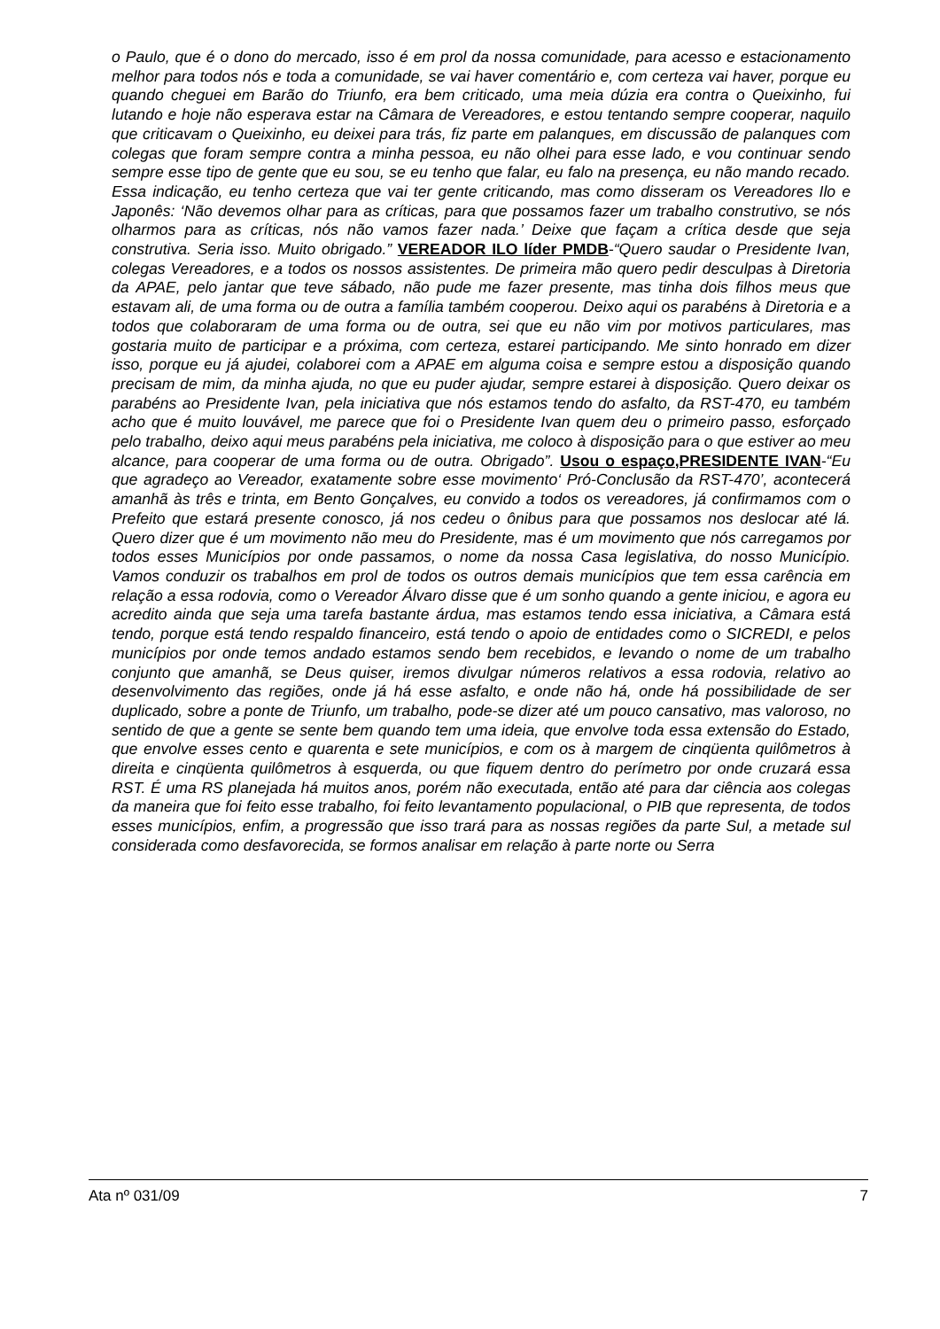o Paulo, que é o dono do mercado, isso é em prol da nossa comunidade, para acesso e estacionamento melhor para todos nós e toda a comunidade, se vai haver comentário e, com certeza vai haver, porque eu quando cheguei em Barão do Triunfo, era bem criticado, uma meia dúzia era contra o Queixinho, fui lutando e hoje não esperava estar na Câmara de Vereadores, e estou tentando sempre cooperar, naquilo que criticavam o Queixinho, eu deixei para trás, fiz parte em palanques, em discussão de palanques com colegas que foram sempre contra a minha pessoa, eu não olhei para esse lado, e vou continuar sendo sempre esse tipo de gente que eu sou, se eu tenho que falar, eu falo na presença, eu não mando recado. Essa indicação, eu tenho certeza que vai ter gente criticando, mas como disseram os Vereadores Ilo e Japonês: ‘Não devemos olhar para as críticas, para que possamos fazer um trabalho construtivo, se nós olharmos para as críticas, nós não vamos fazer nada.’ Deixe que façam a crítica desde que seja construtiva. Seria isso. Muito obrigado.” VEREADOR ILO líder PMDB-“Quero saudar o Presidente Ivan, colegas Vereadores, e a todos os nossos assistentes. De primeira mão quero pedir desculpas à Diretoria da APAE, pelo jantar que teve sábado, não pude me fazer presente, mas tinha dois filhos meus que estavam ali, de uma forma ou de outra a família também cooperou. Deixo aqui os parabéns à Diretoria e a todos que colaboraram de uma forma ou de outra, sei que eu não vim por motivos particulares, mas gostaria muito de participar e a próxima, com certeza, estarei participando. Me sinto honrado em dizer isso, porque eu já ajudei, colaborei com a APAE em alguma coisa e sempre estou a disposição quando precisam de mim, da minha ajuda, no que eu puder ajudar, sempre estarei à disposição. Quero deixar os parabéns ao Presidente Ivan, pela iniciativa que nós estamos tendo do asfalto, da RST-470, eu também acho que é muito louvável, me parece que foi o Presidente Ivan quem deu o primeiro passo, esforçado pelo trabalho, deixo aqui meus parabéns pela iniciativa, me coloco à disposição para o que estiver ao meu alcance, para cooperar de uma forma ou de outra. Obrigado”. Usou o espaço,PRESIDENTE IVAN-“Eu que agradeço ao Vereador, exatamente sobre esse movimento‘ Pró-Conclusão da RST-470’, acontecerá amanhã às três e trinta, em Bento Gonçalves, eu convido a todos os vereadores, já confirmamos com o Prefeito que estará presente conosco, já nos cedeu o ônibus para que possamos nos deslocar até lá. Quero dizer que é um movimento não meu do Presidente, mas é um movimento que nós carregamos por todos esses Municípios por onde passamos, o nome da nossa Casa legislativa, do nosso Município. Vamos conduzir os trabalhos em prol de todos os outros demais municípios que tem essa carência em relação a essa rodovia, como o Vereador Álvaro disse que é um sonho quando a gente iniciou, e agora eu acredito ainda que seja uma tarefa bastante árdua, mas estamos tendo essa iniciativa, a Câmara está tendo, porque está tendo respaldo financeiro, está tendo o apoio de entidades como o SICREDI, e pelos municípios por onde temos andado estamos sendo bem recebidos, e levando o nome de um trabalho conjunto que amanhã, se Deus quiser, iremos divulgar números relativos a essa rodovia, relativo ao desenvolvimento das regiões, onde já há esse asfalto, e onde não há, onde há possibilidade de ser duplicado, sobre a ponte de Triunfo, um trabalho, pode-se dizer até um pouco cansativo, mas valoroso, no sentido de que a gente se sente bem quando tem uma ideia, que envolve toda essa extensão do Estado, que envolve esses cento e quarenta e sete municípios, e com os à margem de cinqüenta quilômetros à direita e cinqüenta quilômetros à esquerda, ou que fiquem dentro do perímetro por onde cruzará essa RST. É uma RS planejada há muitos anos, porém não executada, então até para dar ciência aos colegas da maneira que foi feito esse trabalho, foi feito levantamento populacional, o PIB que representa, de todos esses municípios, enfim, a progressão que isso trará para as nossas regiões da parte Sul, a metade sul considerada como desfavorecida, se formos analisar em relação à parte norte ou Serra
Ata nº 031/09 7